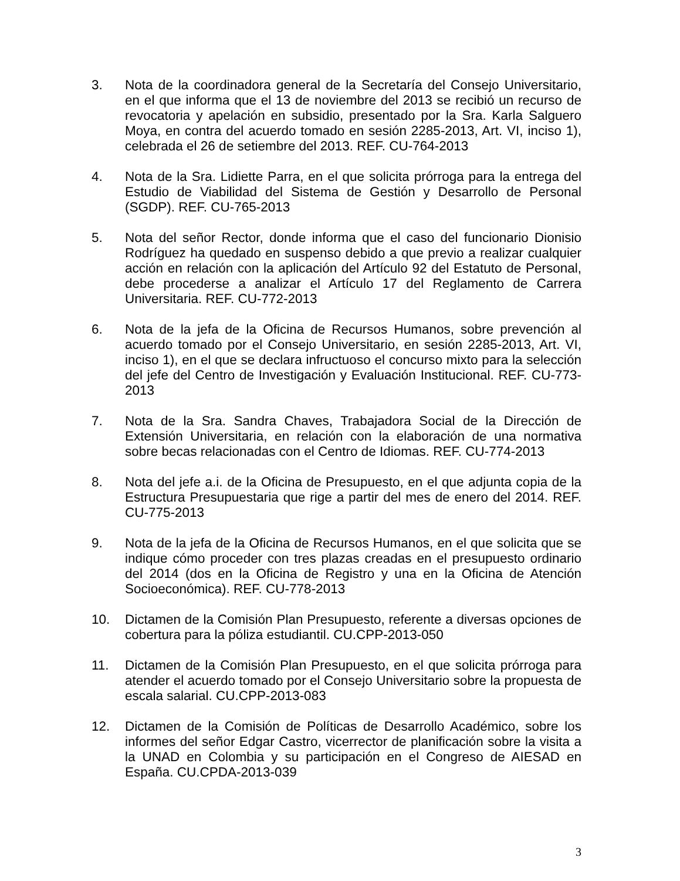3. Nota de la coordinadora general de la Secretaría del Consejo Universitario, en el que informa que el 13 de noviembre del 2013 se recibió un recurso de revocatoria y apelación en subsidio, presentado por la Sra. Karla Salguero Moya, en contra del acuerdo tomado en sesión 2285-2013, Art. VI, inciso 1), celebrada el 26 de setiembre del 2013. REF. CU-764-2013
4. Nota de la Sra. Lidiette Parra, en el que solicita prórroga para la entrega del Estudio de Viabilidad del Sistema de Gestión y Desarrollo de Personal (SGDP). REF. CU-765-2013
5. Nota del señor Rector, donde informa que el caso del funcionario Dionisio Rodríguez ha quedado en suspenso debido a que previo a realizar cualquier acción en relación con la aplicación del Artículo 92 del Estatuto de Personal, debe procederse a analizar el Artículo 17 del Reglamento de Carrera Universitaria. REF. CU-772-2013
6. Nota de la jefa de la Oficina de Recursos Humanos, sobre prevención al acuerdo tomado por el Consejo Universitario, en sesión 2285-2013, Art. VI, inciso 1), en el que se declara infructuoso el concurso mixto para la selección del jefe del Centro de Investigación y Evaluación Institucional. REF. CU-773-2013
7. Nota de la Sra. Sandra Chaves, Trabajadora Social de la Dirección de Extensión Universitaria, en relación con la elaboración de una normativa sobre becas relacionadas con el Centro de Idiomas. REF. CU-774-2013
8. Nota del jefe a.i. de la Oficina de Presupuesto, en el que adjunta copia de la Estructura Presupuestaria que rige a partir del mes de enero del 2014. REF. CU-775-2013
9. Nota de la jefa de la Oficina de Recursos Humanos, en el que solicita que se indique cómo proceder con tres plazas creadas en el presupuesto ordinario del 2014 (dos en la Oficina de Registro y una en la Oficina de Atención Socioeconómica). REF. CU-778-2013
10. Dictamen de la Comisión Plan Presupuesto, referente a diversas opciones de cobertura para la póliza estudiantil. CU.CPP-2013-050
11. Dictamen de la Comisión Plan Presupuesto, en el que solicita prórroga para atender el acuerdo tomado por el Consejo Universitario sobre la propuesta de escala salarial. CU.CPP-2013-083
12. Dictamen de la Comisión de Políticas de Desarrollo Académico, sobre los informes del señor Edgar Castro, vicerrector de planificación sobre la visita a la UNAD en Colombia y su participación en el Congreso de AIESAD en España. CU.CPDA-2013-039
3